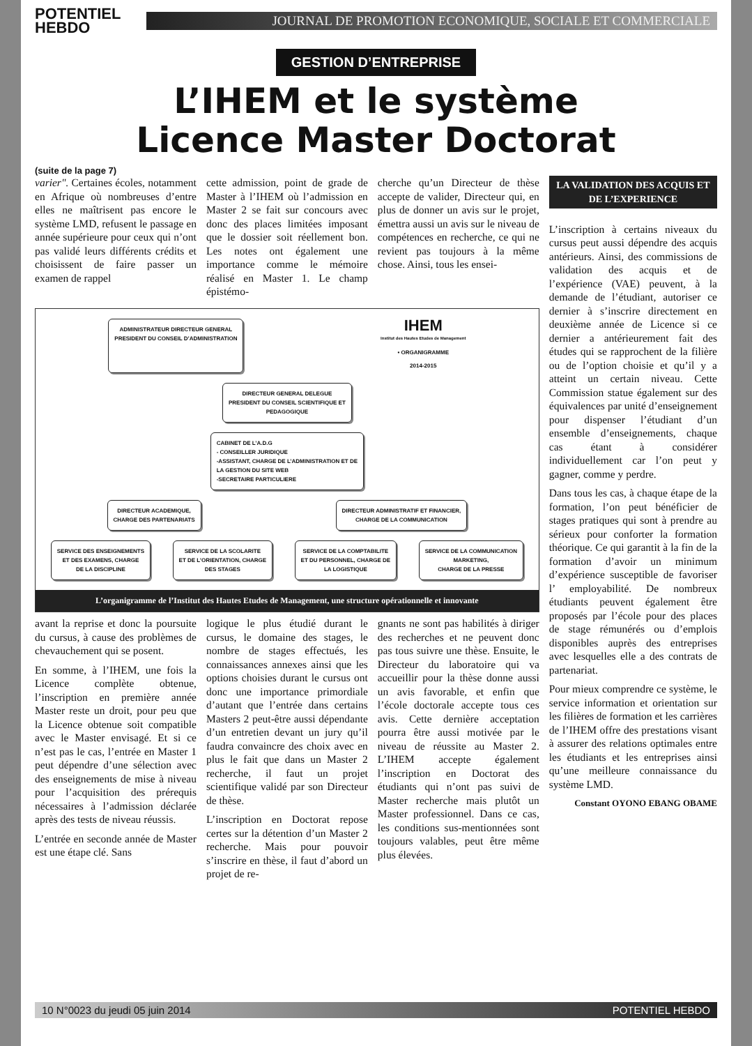POTENTIEL
HEBDO
JOURNAL DE PROMOTION ECONOMIQUE, SOCIALE ET COMMERCIALE
GESTION D’ENTREPRISE
L’IHEM et le système
Licence Master Doctorat
(suite de la page 7)
varier". Certaines écoles, notamment en Afrique où nombreuses d’entre elles ne maîtrisent pas encore le système LMD, refusent le passage en année supérieure pour ceux qui n’ont pas validé leurs différents crédits et choisissent de faire passer un examen de rappel
cette admission, point de grade de Master à l’IHEM où l’admission en Master 2 se fait sur concours avec donc des places limitées imposant que le dossier soit réellement bon. Les notes ont également une importance comme le mémoire réalisé en Master 1. Le champ épistémo-
cherche qu’un Directeur de thèse accepte de valider, Directeur qui, en plus de donner un avis sur le projet, émettra aussi un avis sur le niveau de compétences en recherche, ce qui ne revient pas toujours à la même chose. Ainsi, tous les ensei-
ADMINISTRATEUR DIRECTEUR GENERAL
PRESIDENT DU CONSEIL D’ADMINISTRATION
IHEM
Institut des Hautes Etudes de Management
• ORGANIGRAMME
2014-2015
DIRECTEUR GENERAL DELEGUE
PRESIDENT DU CONSEIL SCIENTIFIQUE ET
PEDAGOGIQUE
CABINET DE L’A.D.G
- CONSEILLER JURIDIQUE
-ASSISTANT, CHARGE DE L’ADMINISTRATION ET DE
LA GESTION DU SITE WEB
-SECRETAIRE PARTICULIERE
DIRECTEUR ACADEMIQUE,
CHARGE DES PARTENARIATS
DIRECTEUR ADMINISTRATIF ET FINANCIER,
CHARGE DE LA COMMUNICATION
SERVICE DES ENSEIGNEMENTS
ET DES EXAMENS, CHARGE
DE LA DISCIPLINE
SERVICE DE LA SCOLARITE
ET DE L’ORIENTATION, CHARGE
DES STAGES
SERVICE DE LA COMPTABILITE
ET DU PERSONNEL, CHARGE DE
LA LOGISTIQUE
SERVICE DE LA COMMUNICATION
MARKETING,
CHARGE DE LA PRESSE
L’organigramme de l’Institut des Hautes Etudes de Management, une structure opérationnelle et innovante
avant la reprise et donc la poursuite du cursus, à cause des problèmes de chevauchement qui se posent.
En somme, à l’IHEM, une fois la Licence complète obtenue, l’inscription en première année Master reste un droit, pour peu que la Licence obtenue soit compatible avec le Master envisagé. Et si ce n’est pas le cas, l’entrée en Master 1 peut dépendre d’une sélection avec des enseignements de mise à niveau pour l’acquisition des prérequis nécessaires à l’admission déclarée après des tests de niveau réussis.
L’entrée en seconde année de Master est une étape clé. Sans
logique le plus étudié durant le cursus, le domaine des stages, le nombre de stages effectués, les connaissances annexes ainsi que les options choisies durant le cursus ont donc une importance primordiale d’autant que l’entrée dans certains Masters 2 peut-être aussi dépendante d’un entretien devant un jury qu’il faudra convaincre des choix avec en plus le fait que dans un Master 2 recherche, il faut un projet scientifique validé par son Directeur de thèse.
L’inscription en Doctorat repose certes sur la détention d’un Master 2 recherche. Mais pour pouvoir s’inscrire en thèse, il faut d’abord un projet de re-
gnants ne sont pas habilités à diriger des recherches et ne peuvent donc pas tous suivre une thèse. Ensuite, le Directeur du laboratoire qui va accueillir pour la thèse donne aussi un avis favorable, et enfin que l’école doctorale accepte tous ces avis. Cette dernière acceptation pourra être aussi motivée par le niveau de réussite au Master 2. L’IHEM accepte également l’inscription en Doctorat des étudiants qui n’ont pas suivi de Master recherche mais plutôt un Master professionnel. Dans ce cas, les conditions sus-mentionnées sont toujours valables, peut être même plus élevées.
LA VALIDATION DES ACQUIS ET DE L’EXPERIENCE
L’inscription à certains niveaux du cursus peut aussi dépendre des acquis antérieurs. Ainsi, des commissions de validation des acquis et de l’expérience (VAE) peuvent, à la demande de l’étudiant, autoriser ce dernier à s’inscrire directement en deuxième année de Licence si ce dernier a antérieurement fait des études qui se rapprochent de la filière ou de l’option choisie et qu’il y a atteint un certain niveau. Cette Commission statue également sur des équivalences par unité d’enseignement pour dispenser l’étudiant d’un ensemble d’enseignements, chaque cas étant à considérer individuellement car l’on peut y gagner, comme y perdre.
Dans tous les cas, à chaque étape de la formation, l’on peut bénéficier de stages pratiques qui sont à prendre au sérieux pour conforter la formation théorique. Ce qui garantit à la fin de la formation d’avoir un minimum d’expérience susceptible de favoriser l’ employabilité. De nombreux étudiants peuvent également être proposés par l’école pour des places de stage rémunérés ou d’emplois disponibles auprès des entreprises avec lesquelles elle a des contrats de partenariat.
Pour mieux comprendre ce système, le service information et orientation sur les filières de formation et les carrières de l’IHEM offre des prestations visant à assurer des relations optimales entre les étudiants et les entreprises ainsi qu’une meilleure connaissance du système LMD.
Constant OYONO EBANG OBAME
10 N°0023 du jeudi 05 juin 2014 POTENTIEL HEBDO